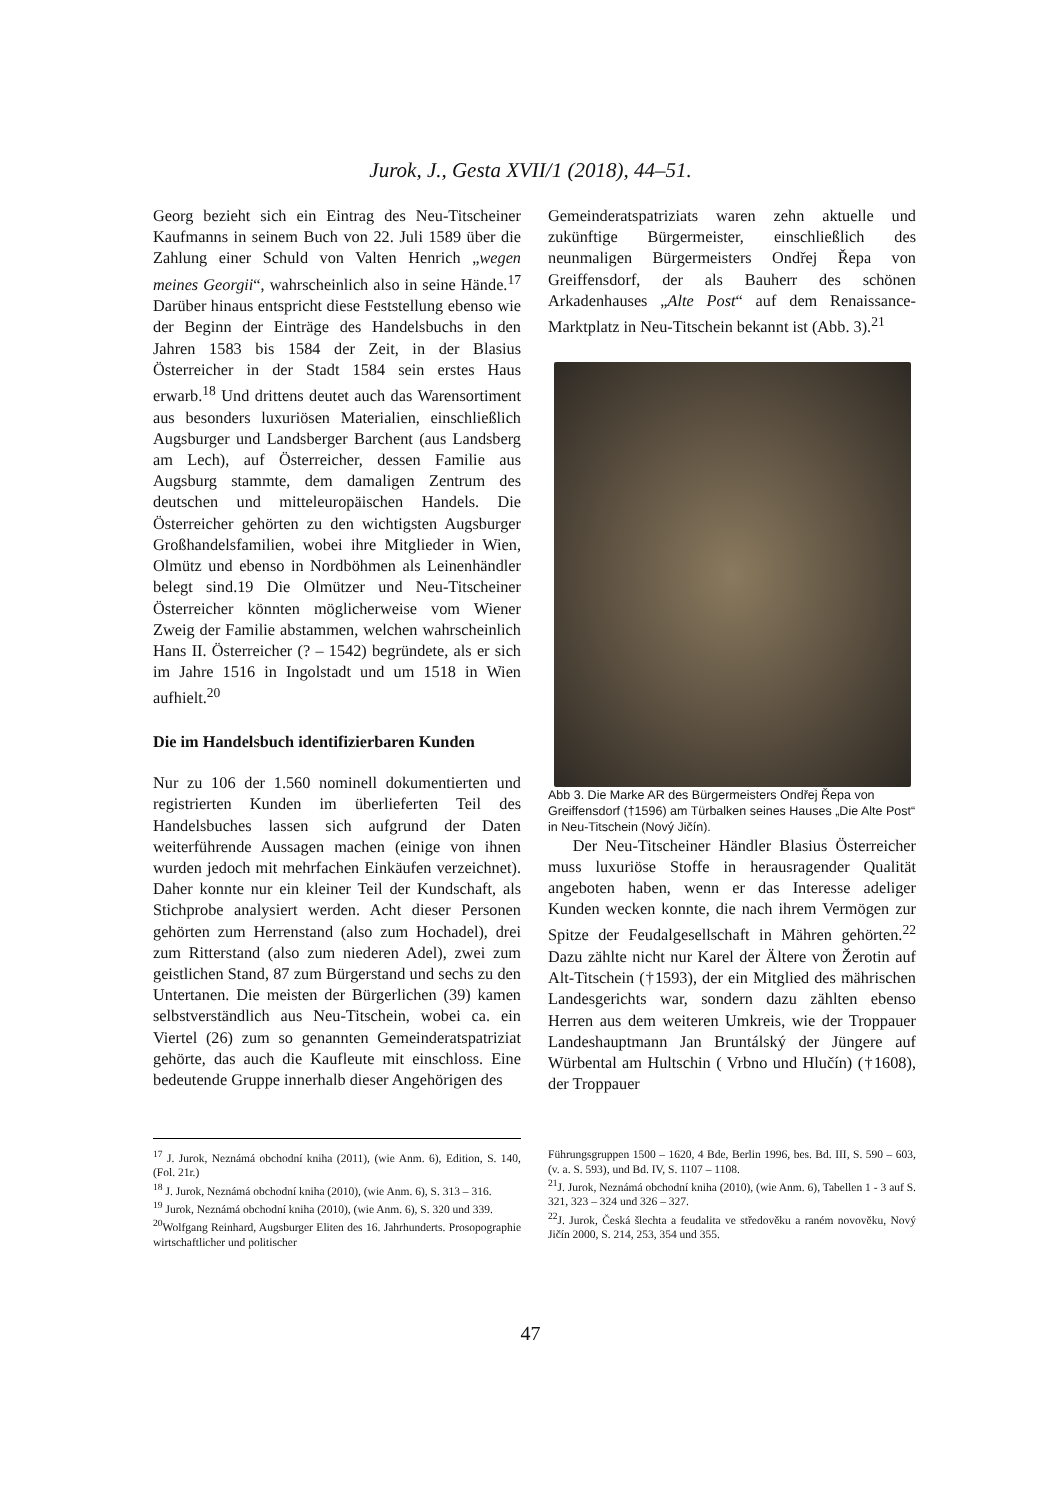Jurok, J., Gesta XVII/1 (2018), 44–51.
Georg bezieht sich ein Eintrag des Neu-Titscheiner Kaufmanns in seinem Buch von 22. Juli 1589 über die Zahlung einer Schuld von Valten Henrich „wegen meines Georgii“, wahrscheinlich also in seine Hände.<sup>17</sup> Darüber hinaus entspricht diese Feststellung ebenso wie der Beginn der Einträge des Handelsbuchs in den Jahren 1583 bis 1584 der Zeit, in der Blasius Österreicher in der Stadt 1584 sein erstes Haus erwarb.<sup>18</sup> Und drittens deutet auch das Warensortiment aus besonders luxuriösen Materialien, einschließlich Augsburger und Landsberger Barchent (aus Landsberg am Lech), auf Österreicher, dessen Familie aus Augsburg stammte, dem damaligen Zentrum des deutschen und mitteleuropäischen Handels. Die Österreicher gehörten zu den wichtigsten Augsburger Großhandelsfamilien, wobei ihre Mitglieder in Wien, Olmütz und ebenso in Nordböhmen als Leinenhändler belegt sind.19 Die Olmützer und Neu-Titscheiner Österreicher könnten möglicherweise vom Wiener Zweig der Familie abstammen, welchen wahrscheinlich Hans II. Österreicher (? – 1542) begründete, als er sich im Jahre 1516 in Ingolstadt und um 1518 in Wien aufhielt.<sup>20</sup>
Die im Handelsbuch identifizierbaren Kunden
Nur zu 106 der 1.560 nominell dokumentierten und registrierten Kunden im überlieferten Teil des Handelsbuches lassen sich aufgrund der Daten weiterführende Aussagen machen (einige von ihnen wurden jedoch mit mehrfachen Einkäufen verzeichnet). Daher konnte nur ein kleiner Teil der Kundschaft, als Stichprobe analysiert werden. Acht dieser Personen gehörten zum Herrenstand (also zum Hochadel), drei zum Ritterstand (also zum niederen Adel), zwei zum geistlichen Stand, 87 zum Bürgerstand und sechs zu den Untertanen. Die meisten der Bürgerlichen (39) kamen selbstverständlich aus Neu-Titschein, wobei ca. ein Viertel (26) zum so genannten Gemeinderatspatriziat gehörte, das auch die Kaufleute mit einschloss. Eine bedeutende Gruppe innerhalb dieser Angehörigen des
Gemeinderatspatriziats waren zehn aktuelle und zukünftige Bürgermeister, einschließlich des neunmaligen Bürgermeisters Ondřej Řepa von Greiffensdorf, der als Bauherr des schönen Arkadenhauses „Alte Post“ auf dem Renaissance-Marktplatz in Neu-Titschein bekannt ist (Abb. 3).<sup>21</sup>
Abb 3. Die Marke AR des Bürgermeisters Ondřej Řepa von Greiffensdorf (†1596) am Türbalken seines Hauses „Die Alte Post“ in Neu-Titschein (Nový Jičín).
Der Neu-Titscheiner Händler Blasius Österreicher muss luxuriöse Stoffe in herausragender Qualität angeboten haben, wenn er das Interesse adeliger Kunden wecken konnte, die nach ihrem Vermögen zur Spitze der Feudalgesellschaft in Mähren gehörten.<sup>22</sup> Dazu zählte nicht nur Karel der Ältere von Žerotin auf Alt-Titschein (†1593), der ein Mitglied des mährischen Landesgerichts war, sondern dazu zählten ebenso Herren aus dem weiteren Umkreis, wie der Troppauer Landeshauptmann Jan Bruntálský der Jüngere auf Würbental am Hultschin ( Vrbno und Hlučín) (†1608), der Troppauer
<sup>17</sup> J. Jurok, Neznámá obchodní kniha (2011), (wie Anm. 6), Edition, S. 140, (Fol. 21r.)
<sup>18</sup> J. Jurok, Neznámá obchodní kniha (2010), (wie Anm. 6), S. 313 – 316.
<sup>19</sup> Jurok, Neznámá obchodní kniha (2010), (wie Anm. 6), S. 320 und 339.
<sup>20</sup> Wolfgang Reinhard, Augsburger Eliten des 16. Jahrhunderts. Prosopographie wirtschaftlicher und politischer
Führungsgruppen 1500 – 1620, 4 Bde, Berlin 1996, bes. Bd. III, S. 590 – 603, (v. a. S. 593), und Bd. IV, S. 1107 – 1108.
<sup>21</sup> J. Jurok, Neznámá obchodní kniha (2010), (wie Anm. 6), Tabellen 1 - 3 auf S. 321, 323 – 324 und 326 – 327.
<sup>22</sup> J. Jurok, Česká šlechta a feudalita ve středověku a raném novověku, Nový Jičín 2000, S. 214, 253, 354 und 355.
47